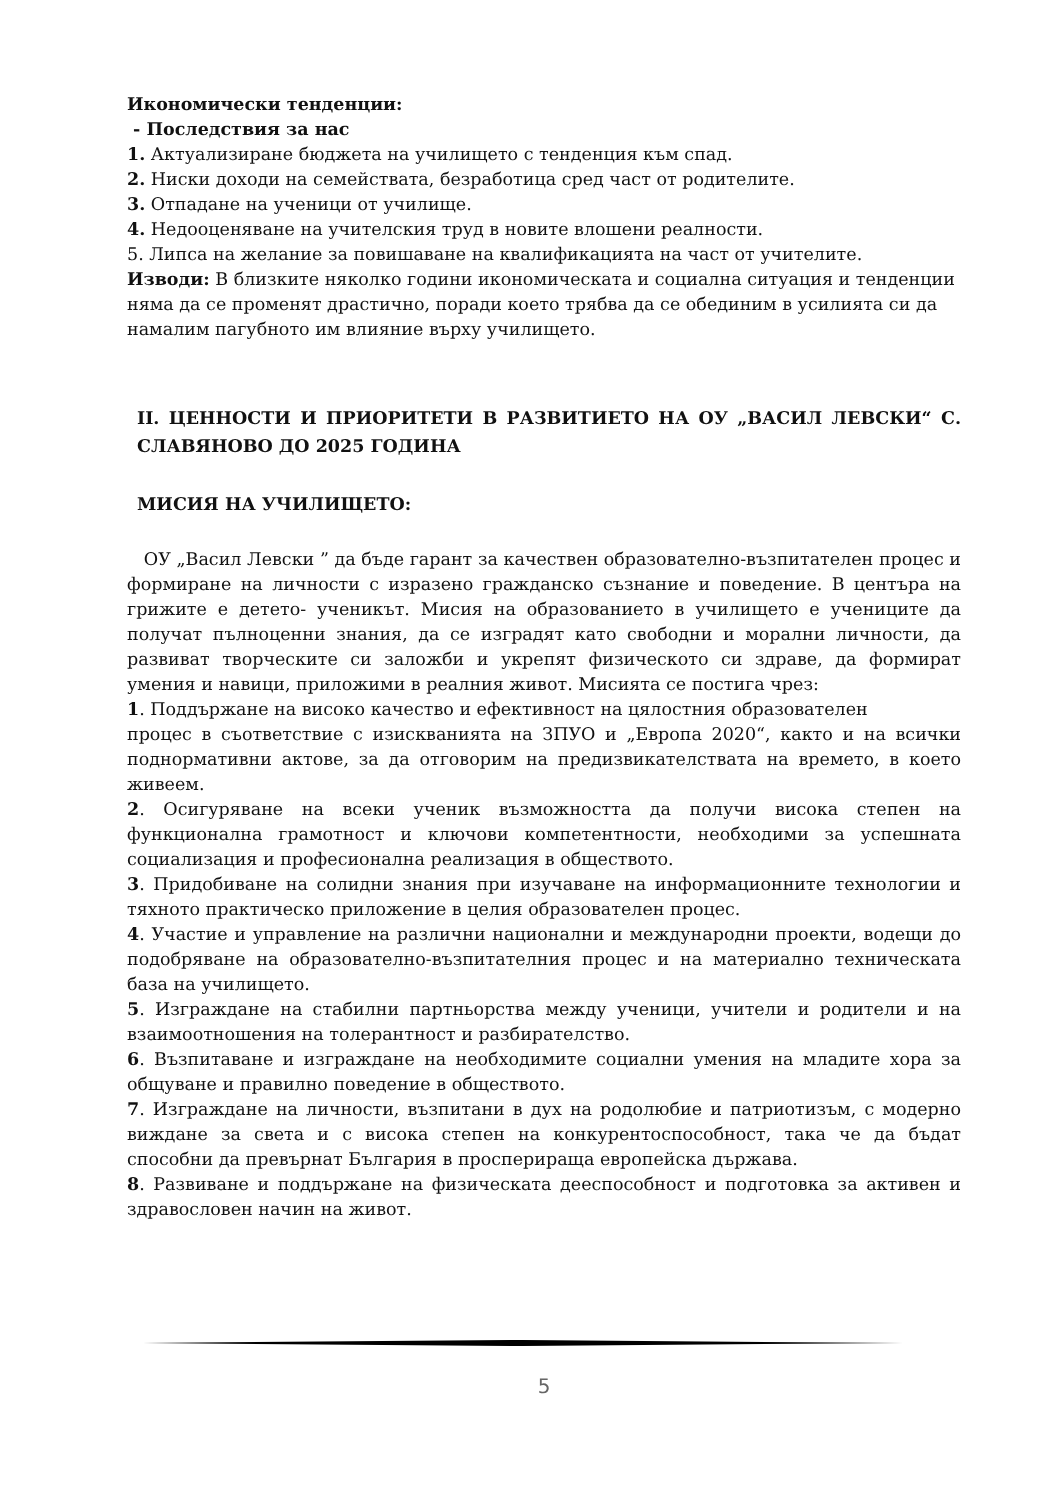Икономически тенденции:
- Последствия за нас
1. Актуализиране бюджета на училището с тенденция към спад.
2. Ниски доходи на семействата, безработица сред част от родителите.
3. Отпадане на ученици от училище.
4. Недооценяване на учителския труд в новите влошени реалности.
5. Липса на желание за повишаване на квалификацията на част от учителите.
Изводи: В близките няколко години икономическата и социална ситуация и тенденции няма да се променят драстично, поради което трябва да се обединим в усилията си да намалим пагубното им влияние върху училището.
II. ЦЕННОСТИ И ПРИОРИТЕТИ В РАЗВИТИЕТО НА ОУ „ВАСИЛ ЛЕВСКИ“ С. СЛАВЯНОВО ДО 2025 ГОДИНА
МИСИЯ НА УЧИЛИЩЕТО:
ОУ „Васил Левски ” да бъде гарант за качествен образователно-възпитателен процес и формиране на личности с изразено гражданско съзнание и поведение. В центъра на грижите е детето- ученикът. Мисия на образованието в училището е учениците да получат пълноценни знания, да се изградят като свободни и морални личности, да развиват творческите си заложби и укрепят физическото си здраве, да формират умения и навици, приложими в реалния живот. Мисията се постига чрез:
1. Поддържане на високо качество и ефективност на цялостния образователен
процес в съответствие с изискванията на ЗПУО и „Европа 2020“, както и на всички поднормативни актове, за да отговорим на предизвикателствата на времето, в което живеем.
2. Осигуряване на всеки ученик възможността да получи висока степен на функционална грамотност и ключови компетентности, необходими за успешната социализация и професионална реализация в обществото.
3. Придобиване на солидни знания при изучаване на информационните технологии и тяхното практическо приложение в целия образователен процес.
4. Участие и управление на различни национални и международни проекти, водещи до подобряване на образователно-възпитателния процес и на материално техническата база на училището.
5. Изграждане на стабилни партньорства между ученици, учители и родители и на взаимоотношения на толерантност и разбирателство.
6. Възпитаване и изграждане на необходимите социални умения на младите хора за общуване и правилно поведение в обществото.
7. Изграждане на личности, възпитани в дух на родолюбие и патриотизъм, с модерно виждане за света и с висока степен на конкурентоспособност, така че да бъдат способни да превърнат България в просперираща европейска държава.
8. Развиване и поддържане на физическата дееспособност и подготовка за активен и здравословен начин на живот.
5